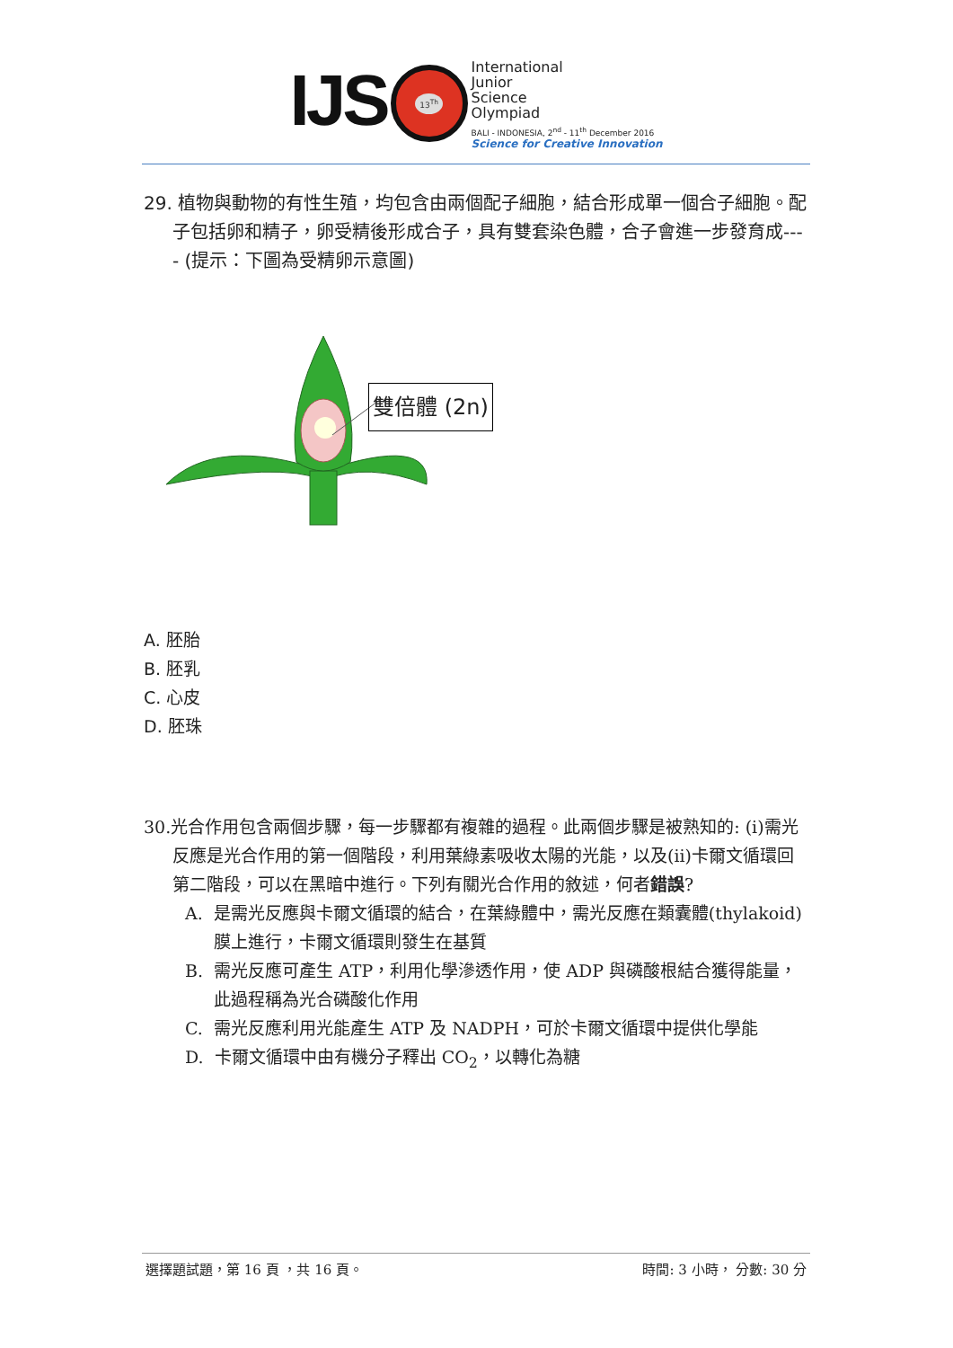IJS
13<sup>Th</sup>
International
Junior
Science
Olympiad
BALI - INDONESIA, 2<sup>nd</sup> - 11<sup>th</sup> December 2016
Science for Creative Innovation
29. 植物與動物的有性生殖，均包含由兩個配子細胞，結合形成單一個合子細胞。配子包括卵和精子，卵受精後形成合子，具有雙套染色體，合子會進一步發育成---- (提示：下圖為受精卵示意圖)
雙倍體 (2n)
A. 胚胎
B. 胚乳
C. 心皮
D. 胚珠
30.光合作用包含兩個步驟，每一步驟都有複雜的過程。此兩個步驟是被熟知的: (i)需光反應是光合作用的第一個階段，利用葉綠素吸收太陽的光能，以及(ii)卡爾文循環回第二階段，可以在黑暗中進行。下列有關光合作用的敘述，何者錯誤?
A. 是需光反應與卡爾文循環的結合，在葉綠體中，需光反應在類囊體(thylakoid)膜上進行，卡爾文循環則發生在基質
B. 需光反應可產生 ATP，利用化學滲透作用，使 ADP 與磷酸根結合獲得能量，此過程稱為光合磷酸化作用
C. 需光反應利用光能產生 ATP 及 NADPH，可於卡爾文循環中提供化學能
D. 卡爾文循環中由有機分子釋出 CO<sub>2</sub>，以轉化為糖
選擇題試題，第 16 頁 ，共 16 頁。 時間: 3 小時， 分數: 30 分